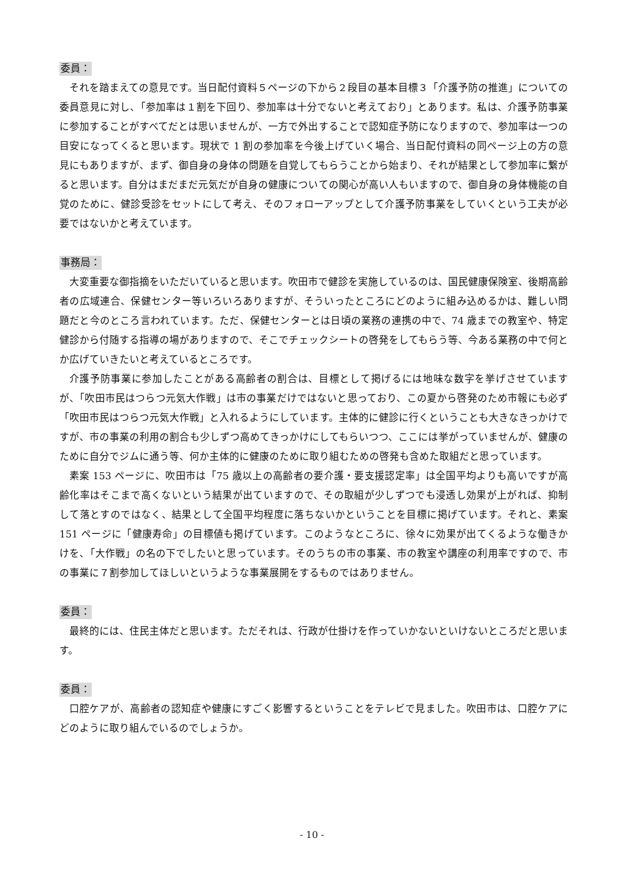委員：
それを踏まえての意見です。当日配付資料５ページの下から２段目の基本目標３「介護予防の推進」についての委員意見に対し、「参加率は１割を下回り、参加率は十分でないと考えており」とあります。私は、介護予防事業に参加することがすべてだとは思いませんが、一方で外出することで認知症予防になりますので、参加率は一つの目安になってくると思います。現状で 1 割の参加率を今後上げていく場合、当日配付資料の同ページ上の方の意見にもありますが、まず、御自身の身体の問題を自覚してもらうことから始まり、それが結果として参加率に繋がると思います。自分はまだまだ元気だが自身の健康についての関心が高い人もいますので、御自身の身体機能の自覚のために、健診受診をセットにして考え、そのフォローアップとして介護予防事業をしていくという工夫が必要ではないかと考えています。
事務局：
大変重要な御指摘をいただいていると思います。吹田市で健診を実施しているのは、国民健康保険室、後期高齢者の広域連合、保健センター等いろいろありますが、そういったところにどのように組み込めるかは、難しい問題だと今のところ言われています。ただ、保健センターとは日頃の業務の連携の中で、74 歳までの教室や、特定健診から付随する指導の場がありますので、そこでチェックシートの啓発をしてもらう等、今ある業務の中で何とか広げていきたいと考えているところです。
介護予防事業に参加したことがある高齢者の割合は、目標として掲げるには地味な数字を挙げさせていますが、「吹田市民はつらつ元気大作戦」は市の事業だけではないと思っており、この夏から啓発のため市報にも必ず「吹田市民はつらつ元気大作戦」と入れるようにしています。主体的に健診に行くということも大きなきっかけですが、市の事業の利用の割合も少しずつ高めてきっかけにしてもらいつつ、ここには挙がっていませんが、健康のために自分でジムに通う等、何か主体的に健康のために取り組むための啓発も含めた取組だと思っています。
素案 153 ページに、吹田市は「75 歳以上の高齢者の要介護・要支援認定率」は全国平均よりも高いですが高齢化率はそこまで高くないという結果が出ていますので、その取組が少しずつでも浸透し効果が上がれば、抑制して落とすのではなく、結果として全国平均程度に落ちないかということを目標に掲げています。それと、素案 151 ページに「健康寿命」の目標値も掲げています。このようなところに、徐々に効果が出てくるような働きかけを、「大作戦」の名の下でしたいと思っています。そのうちの市の事業、市の教室や講座の利用率ですので、市の事業に７割参加してほしいというような事業展開をするものではありません。
委員：
最終的には、住民主体だと思います。ただそれは、行政が仕掛けを作っていかないといけないところだと思います。
委員：
口腔ケアが、高齢者の認知症や健康にすごく影響するということをテレビで見ました。吹田市は、口腔ケアにどのように取り組んでいるのでしょうか。
- 10 -